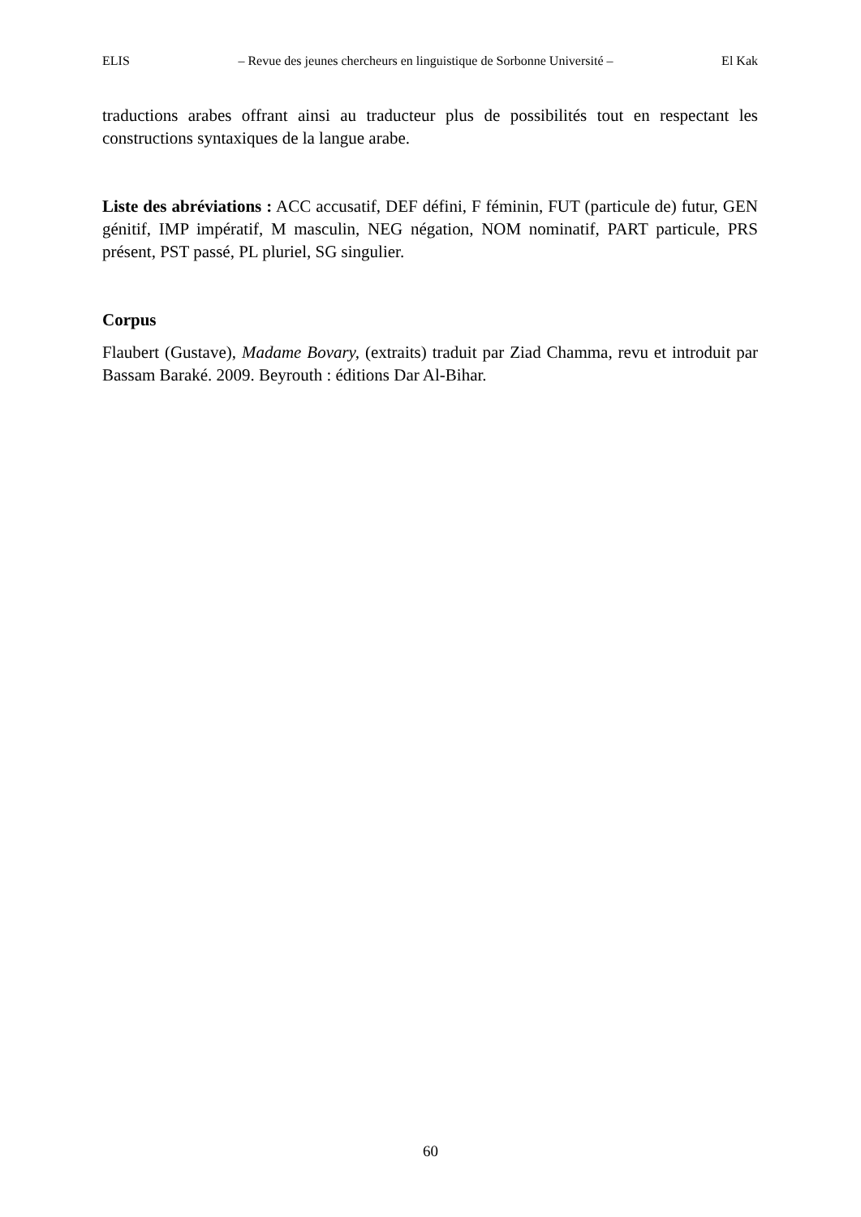ELIS – Revue des jeunes chercheurs en linguistique de Sorbonne Université – El Kak
traductions arabes offrant ainsi au traducteur plus de possibilités tout en respectant les constructions syntaxiques de la langue arabe.
Liste des abréviations : ACC accusatif, DEF défini, F féminin, FUT (particule de) futur, GEN génitif, IMP impératif, M masculin, NEG négation, NOM nominatif, PART particule, PRS présent, PST passé, PL pluriel, SG singulier.
Corpus
Flaubert (Gustave), Madame Bovary, (extraits) traduit par Ziad Chamma, revu et introduit par Bassam Baraké. 2009. Beyrouth : éditions Dar Al-Bihar.
60